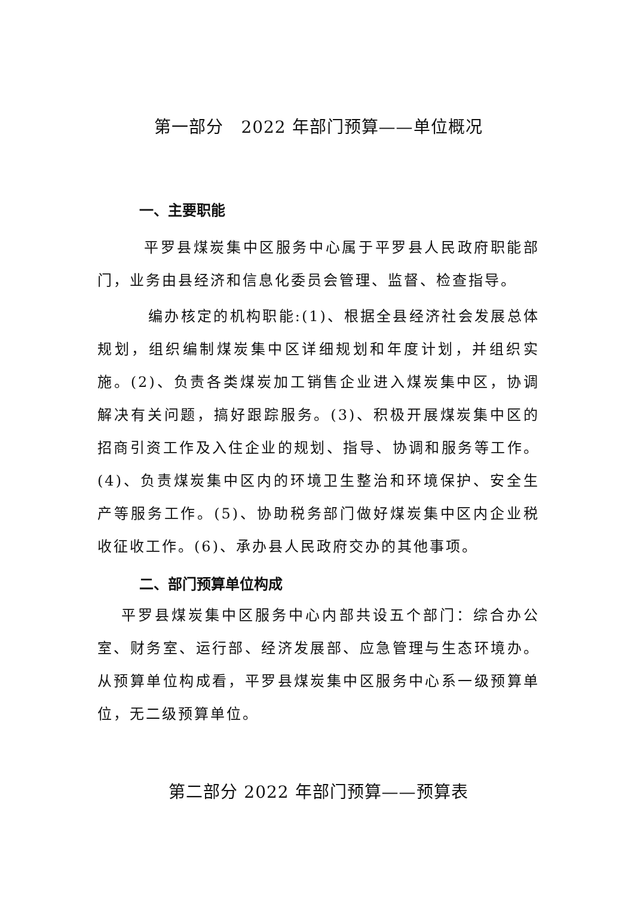第一部分　2022 年部门预算——单位概况
一、主要职能
平罗县煤炭集中区服务中心属于平罗县人民政府职能部门，业务由县经济和信息化委员会管理、监督、检查指导。
编办核定的机构职能:(1)、根据全县经济社会发展总体规划，组织编制煤炭集中区详细规划和年度计划，并组织实施。(2)、负责各类煤炭加工销售企业进入煤炭集中区，协调解决有关问题，搞好跟踪服务。(3)、积极开展煤炭集中区的招商引资工作及入住企业的规划、指导、协调和服务等工作。(4)、负责煤炭集中区内的环境卫生整治和环境保护、安全生产等服务工作。(5)、协助税务部门做好煤炭集中区内企业税收征收工作。(6)、承办县人民政府交办的其他事项。
二、部门预算单位构成
平罗县煤炭集中区服务中心内部共设五个部门：综合办公室、财务室、运行部、经济发展部、应急管理与生态环境办。从预算单位构成看，平罗县煤炭集中区服务中心系一级预算单位，无二级预算单位。
第二部分 2022 年部门预算——预算表